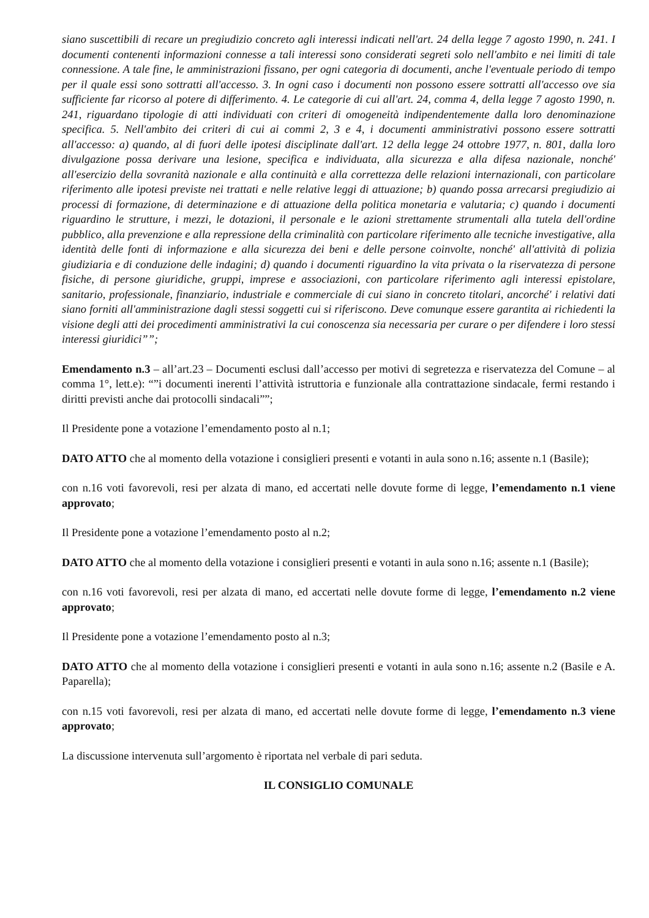siano suscettibili di recare un pregiudizio concreto agli interessi indicati nell'art. 24 della legge 7 agosto 1990, n. 241. I documenti contenenti informazioni connesse a tali interessi sono considerati segreti solo nell'ambito e nei limiti di tale connessione. A tale fine, le amministrazioni fissano, per ogni categoria di documenti, anche l'eventuale periodo di tempo per il quale essi sono sottratti all'accesso. 3. In ogni caso i documenti non possono essere sottratti all'accesso ove sia sufficiente far ricorso al potere di differimento. 4. Le categorie di cui all'art. 24, comma 4, della legge 7 agosto 1990, n. 241, riguardano tipologie di atti individuati con criteri di omogeneità indipendentemente dalla loro denominazione specifica. 5. Nell'ambito dei criteri di cui ai commi 2, 3 e 4, i documenti amministrativi possono essere sottratti all'accesso: a) quando, al di fuori delle ipotesi disciplinate dall'art. 12 della legge 24 ottobre 1977, n. 801, dalla loro divulgazione possa derivare una lesione, specifica e individuata, alla sicurezza e alla difesa nazionale, nonché' all'esercizio della sovranità nazionale e alla continuità e alla correttezza delle relazioni internazionali, con particolare riferimento alle ipotesi previste nei trattati e nelle relative leggi di attuazione; b) quando possa arrecarsi pregiudizio ai processi di formazione, di determinazione e di attuazione della politica monetaria e valutaria; c) quando i documenti riguardino le strutture, i mezzi, le dotazioni, il personale e le azioni strettamente strumentali alla tutela dell'ordine pubblico, alla prevenzione e alla repressione della criminalità con particolare riferimento alle tecniche investigative, alla identità delle fonti di informazione e alla sicurezza dei beni e delle persone coinvolte, nonché' all'attività di polizia giudiziaria e di conduzione delle indagini; d) quando i documenti riguardino la vita privata o la riservatezza di persone fisiche, di persone giuridiche, gruppi, imprese e associazioni, con particolare riferimento agli interessi epistolare, sanitario, professionale, finanziario, industriale e commerciale di cui siano in concreto titolari, ancorché' i relativi dati siano forniti all'amministrazione dagli stessi soggetti cui si riferiscono. Deve comunque essere garantita ai richiedenti la visione degli atti dei procedimenti amministrativi la cui conoscenza sia necessaria per curare o per difendere i loro stessi interessi giuridici””;
Emendamento n.3 – all’art.23 – Documenti esclusi dall’accesso per motivi di segretezza e riservatezza del Comune – al comma 1°, lett.e): “”i documenti inerenti l’attività istruttoria e funzionale alla contrattazione sindacale, fermi restando i diritti previsti anche dai protocolli sindacali””;
Il Presidente pone a votazione l’emendamento posto al n.1;
DATO ATTO che al momento della votazione i consiglieri presenti e votanti in aula sono n.16; assente n.1 (Basile);
con n.16 voti favorevoli, resi per alzata di mano, ed accertati nelle dovute forme di legge, l’emendamento n.1 viene approvato;
Il Presidente pone a votazione l’emendamento posto al n.2;
DATO ATTO che al momento della votazione i consiglieri presenti e votanti in aula sono n.16; assente n.1 (Basile);
con n.16 voti favorevoli, resi per alzata di mano, ed accertati nelle dovute forme di legge, l’emendamento n.2 viene approvato;
Il Presidente pone a votazione l’emendamento posto al n.3;
DATO ATTO che al momento della votazione i consiglieri presenti e votanti in aula sono n.16; assente n.2 (Basile e A. Paparella);
con n.15 voti favorevoli, resi per alzata di mano, ed accertati nelle dovute forme di legge, l’emendamento n.3 viene approvato;
La discussione intervenuta sull’argomento è riportata nel verbale di pari seduta.
IL CONSIGLIO COMUNALE